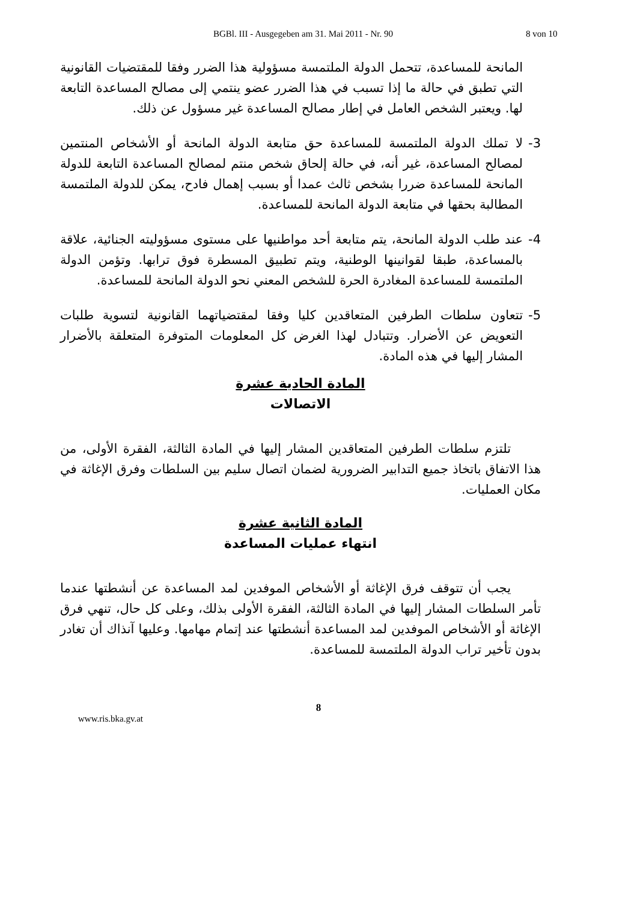BGBl. III - Ausgegeben am 31. Mai 2011 - Nr. 90 8 von 10
المانحة للمساعدة، تتحمل الدولة الملتمسة مسؤولية هذا الضرر وفقا للمقتضيات القانونية التي تطبق في حالة ما إذا تسبب في هذا الضرر عضو ينتمي إلى مصالح المساعدة التابعة لها. ويعتبر الشخص العامل في إطار مصالح المساعدة غير مسؤول عن ذلك.
3- لا تملك الدولة الملتمسة للمساعدة حق متابعة الدولة المانحة أو الأشخاص المنتمين لمصالح المساعدة، غير أنه، في حالة إلحاق شخص منتم لمصالح المساعدة التابعة للدولة المانحة للمساعدة ضررا بشخص ثالث عمدا أو بسبب إهمال فادح، يمكن للدولة الملتمسة المطالبة بحقها في متابعة الدولة المانحة للمساعدة.
4- عند طلب الدولة المانحة، يتم متابعة أحد مواطنيها على مستوى مسؤوليته الجنائية، علاقة بالمساعدة، طبقا لقوانينها الوطنية، ويتم تطبيق المسطرة فوق ترابها. وتؤمن الدولة الملتمسة للمساعدة المغادرة الحرة للشخص المعني نحو الدولة المانحة للمساعدة.
5- تتعاون سلطات الطرفين المتعاقدين كليا وفقا لمقتضياتهما القانونية لتسوية طلبات التعويض عن الأضرار. وتتبادل لهذا الغرض كل المعلومات المتوفرة المتعلقة بالأضرار المشار إليها في هذه المادة.
المادة الحادية عشرة
الاتصالات
تلتزم سلطات الطرفين المتعاقدين المشار إليها في المادة الثالثة، الفقرة الأولى، من هذا الاتفاق باتخاذ جميع التدابير الضرورية لضمان اتصال سليم بين السلطات وفرق الإغاثة في مكان العمليات.
المادة الثانية عشرة
انتهاء عمليات المساعدة
يجب أن تتوقف فرق الإغاثة أو الأشخاص الموفدين لمد المساعدة عن أنشطتها عندما تأمر السلطات المشار إليها في المادة الثالثة، الفقرة الأولى بذلك، وعلى كل حال، تنهي فرق الإغاثة أو الأشخاص الموفدين لمد المساعدة أنشطتها عند إتمام مهامها. وعليها آنذاك أن تغادر بدون تأخير تراب الدولة الملتمسة للمساعدة.
8
www.ris.bka.gv.at